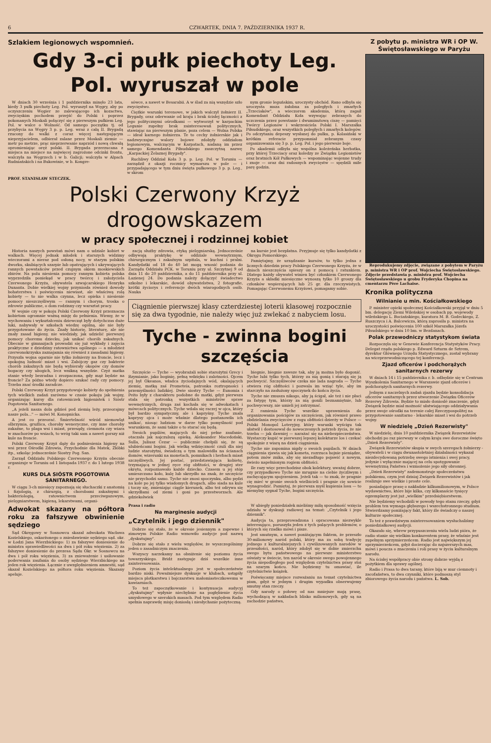6 CZWARTEK, DNIA 7. PAŹDZIERNIKA 1937 R.
Szlakiem legionowych wspomnień.
Gdy 3-ci pułk piechoty Leg. Pol. wyruszał w pole
W dniach 30 września i 1 października minęło 23 lata, kiedy 3 pułk piechoty Leg. Pol. wyruszył na Węgry, aby po oczyszczeniu Węgier ze zalewającego ich kozactwa, zwycięskim pochodem przejść do Polski i poprzez pokonanych Moskali połączyć się z pierwszym pułkiem Leg. Pol. w walce o Wolność. Od samego początku tj. od przybycia na Węgry 3 p. p. Leg. wraz z całą II. Brygadą rzucony do walki z coraz więcej następującym nieprzyjacielem, odbierał zalane przez Moskali ziemie — metr po metrze, prąc nieprzerwanie naprzód i nową chwałą opromieniając oręż polski. II. Brygada przerzucana z miejsca na miejsce na najwięcej zagrożone odcinki frontu, walczyła na Węgrzech i w b. Galicji; walczyła w Alpach Rudniańskich i na Bukowinie, w b. Kongre-
sówce, a nawet w Besarabii. A w ślad za nią wszędzie szło zwycięstwo.
Ciężkie warunki terenowe, w jakich walczył żołnierz II. Brygady, oraz oderwanie od kraju i brak ścisłej łączności z jego politycznymi ośrodkami — wytworzył w karpackim Legunie zupełny brak zainteresowań politycznych, stawiając na pierwszym planie, poza celem — Wolna Polska — ideał karnego żołnierza. Te to cechy żołnierskie jak i nadzwyczajne walory bojowe zdobyły oddziałom legionowym, walczącym w Karpatach, nadaną im przez samego Komendanta Piłsudskiego zaszczytną nazwę „Karpackiej Żelaznej Brygady".
Ruchliwy Oddział Koła 3 p. p. Leg. Pol. w Toruniu — zarządził z okazji rocznicy wymarszu w pole — i przypadającego w tym dniu święta pułkowego 3 p. p. Leg., w skrom
nym gronie leguńskim, uroczysty obchód. Rano odbyła się uroczysta msza żałobna za poległych i zmarłych „Trzeciaków", a wieczorem akademia, którą zagaił Komendant Oddziału Koła wzywając zebranych do uczczenia przez powstanie i dwuminutową ciszę — pamięci Twórcy Legionów i wskrzesiciela Polski I. Marszałka Piłsudskiego, oraz wszystkich poległych i zmarłych kolegów. Po odczytaniu depeszy wysłanej do pułku, p. Kolasiński w krótkim referacie przypomniał zebranym czasy organizowania się 3 p. p. Leg. Pol. i jego pierwsze boje.
Po akademii odbyła się wspólna koleżeńska herbatka, przy której Trzeciacy oraz koledzy ze Związku Legionistów oraz bratnich Kół Pułkowych — wspominając wojenne trudy i znoje — oraz dni radosnych zwycięstw — spędzili miłe parę godzin.
PROF. STANISŁAW STECZEK.
Polski Czerwony Krzyż drogowskazem
w pracy społecznej i rodzinnej kobiet
Historia naszych powstań mówi nam o udziale kobiet w walkach. Więcej jednak młodek i starszych widzimy wieczorami a nieraz pod osłoną nocy, w starym polskim dworku, skubiących szarpie lub opatrujących i ukrywających rannych powstańców przed czujnym okiem moskiewskich zbirów. Na polu niesienia pomocy rannym kobieta polska wyprzedziła poniekąd w pracy twórcę i założyciela Czerwonego Krzyża, obywatela szwajcarskiego Henryka Dunanta. Dobie wielkiej wojny przyniosła również dowody bohaterstwa i poświęcenia niewiast, ale właściwą rolą kobiety — to nie walka czynna, lecz opieka i niesienie pomocy nieszczęśliwym — rannym i chorym, troska o zdrowie publiczne, o dom rodzinny czy warsztat pracy.
W wojnie czy w pokoju Polski Czerwony Krzyż przeznacza kobietom ogromnie ważną misję do pełnienia. Wiemy, że w wychowaniu i wykształceniu dziewcząt były dotychczas duże luki, nabywały w szkołach wiedzę ogólną, ale nie były przygotowane do życia. Znały historię, literaturę, ale nie znały zasad higieny, nie wiedziały, jak udzielić pierwszej pomocy choremu dziecku, jak unikać chorób zakaźnych. Obecnie w gimnazjach prowadzi się już wykłady i zajęcia praktyczne z dziedziny ratownictwa ogólnego — a młodzież czerwonokrzyska zaznajamia się również z zasadami higieny. Przyszła wojna ogarnie nie tylko żołnierzy na froncie, lecz i spokojną ludność miast i wsi. Zabójczy gaz czy bakterie chorób zakaźnych nie będą wybierały okopów czy domów bogaczy czy ubogich, lecz wnikną wszędzie. Czyż matka stanie wtedy bezradna i zrozpaczona, gdy mąż będzie na froncie? Za późno wtedy dopiero szukać rady czy pomocy. Trzeba znać środki zaradcze.
Polski Czerwony Krzyż przygotowuje kobiety do spełnienia tych wielkich zadań zarówno w czasie pokoju jak wojny, organizując kursy dla ratowniczek higienistek i Sióstr Pogotowia Sanitarnego.
„A jeżeli nasza dola gdzieś pod ziemią leży, przeorajmy nasze pola..." — mówi M. Konopnicka.
A jest co przeorać. Śmiertelność wśród niemowląt olbrzymia, gruźlica, choroby weneryczne, czy inne choroby zakaźne, to plaga wsi i miast, przesądy, ciemnota czy wiara w znachorów po wsiach, to wróg taki sam a nawet gorszy niż kule na froncie.
Polski Czerwony Krzyż dąży do podniesienia higieny na wsi przez Ośrodki Zdrowia, Przychodnie dla Matek, Żłóbki itp., szkoląc jednocześnie Siostry Pog. San.
Zarząd Oddziału Polskiego Czerwonego Krzyża obecnie organizuje w Toruniu od 1 listopada 1937 r. do 1 lutego 1938 r.
KURS DLA SIÓSTR POGOTOWIA SANITARNEGO.
W ciągu 3-ch miesięcy zapoznają się słuchaczki z anatomią i fizjologią, z chirurgią, z chorobami zakaźnymi i bakteriologią, ratownictwem przeciwgazowym, pielęgniarstwem, higieną, lekarstwami, organi-
Adwokat skazany na półtora roku za fałszywe obwinienie sędziego
Sąd Okręgowy w Sosnowcu skazał adwokata Wacława Kozielskiego, oskarżonego o zniesławienie sędziego sąd. okr. w Łodzi Jana Wierzbickiego: 1) za fałszywe doniesienie do ministra sprawiedliwości na dwa i pół roku więzienia. 2) za fałszywe doniesienie do prezesa Sądu Okr. w Sosnowcu na dwa i pół roku więzienia, 3) za znieważenie i usiłowanie poderwania zaufania do osoby sędziego Wierzbickiego na jeden rok więzienia. Łącznie z uwzględnieniem amnestii, sąd skazał Kozielskiego na półtora roku więzienia. Skazany apeluje.
zacją służby zdrowia, etyką pielęgniarską. Jednocześnie odbywają praktykę w oddziale wewnętrznym, chirurgicznym i zakaźnym szpitala, w kuchni i pralni. Kandydatki od 18 do 40 lat mogą wnosić podania do Zarządu Oddziału PCK. w Toruniu przy ul. Szczytnej 9 od dnia 11 do 20 października, a do 11 października przy ul. Łazienej 24. Do podania należy dołączyć świadectwo szkolne i lekarskie, dowód obywatelstwa, 2 fotografie, krótki życiorys i referencje dwóch wiarogodnych osób. Nauka
na kursie jest bezpłatna. Przyjmuje się tylko kandydatki z Okręgu Pomorskiego.
Pamiętajmy, że urządzanie kursów, to tylko jedna z licznych dziedzin pracy Polskiego Czerwonego Krzyża, że w dniach nieszczęścia spieszy on z pomocą i ratunkiem. Dlatego każdy obywatel winien być członkiem Czerwonego Krzyża a składki miesięczne wynoszą tylko 10 groszy dla członków wspierających lub 25 gr. dla rzeczywistych. Pomagając Czerwonemu Krzyżowi, pomagamy sobie.
Ciągnienie pierwszej klasy czterdziestej loterii klasowej rozpocznie się za dwa tygodnie, nie należy więc już zwlekać z nabyciem losu.
Tyche - zwinna bogini szczęścia
Szczęście — Tyche — wyobrażali sobie starożytni Grecy i Rzymianie, jako boginię, pełną wdzięku i zalotności. Ojcem jej był Okeanos, władca życiodajnych wód, okalających ziemię, matką zaś Prometeia, patronka roztropności i przemyślności ludzkiej. Dwie siostry Tyche — Eunomia i Peito były z charakteru podobne do matki, gdyż pierwsza stała się patronką wszystkich ministrów spraw wewnętrznych, druga zaś kochała się w adwokatach i mówcach politycznych. Tyche wdała się raczej w ojca, który był bardzo sympatyczny, ale i kapryśny. Tyche znała kaprysy ojca i może właśnie dlatego postanowiła ich unikać, niosąc ludziom w darze tylko pomyślność pod warunkiem, że sami także o to starać się będą.
Swoich pupilów, mających do niej pełne zaufanie, otaczała jak najczulszą opieką. Aleksander Macedoński, Sulla, Juliusz Cezar — publicznie chełpili się, że są ulubieńcami bogini. Jak wielką wdzięczność czuli dla niej ludzie starożytni, świadczą o tym malowidła na ścianach domów, wizerunki na monetach, pomnikach i herbach miast szczęśliwych. Jej postać, przedstawiająca kobietę, trzymającą w jednej ręce róg obfitości, w drugiej ster okrętu, rozpoznawało każde dziecko. Czasem u jej stóp umieszczano koło, kulę lub skrzydło na znak, że szczęście nie przychodzi samo. Tyche nie znosi spoczynku, albo pędzi na kole po jej tylko wiadomych drogach, albo siada na kule i toczy się, zmieniając ciągle kierunek, albo też odrywa się skrzydłami od ziemi i goni po przestworzach. Ale gdziekolwiek
biegnie, biegnie zawsze tak, aby ją można było dogonić. Tyche lubi tylko tych, którzy za nią gonią i starają się ją pochwycić. Szczęśliwców czeka nie lada nagroda — Tyche otwiera róg obfitości i pozwala im wziąć tyle, aby im starczyło na zasłużony spoczynek do końca życia.
Tyche nie zmusza nikogo, aby ją ścigał, ale też i nie płaci za fatygę tym, którzy za nią gonili beznamiętnie, lub pochwycwszy, nie umieli jej zatrzymać.
Z ramienia Tyche wszelkie uprawnienia do organizowania pościgów za szczęściem, jak również prawo obdzielania zwycięzców z rogu obfitości dzierży w Polsce — Polski Monopol Loteryjny, który warunki wyścigu tak ułatwił i dostosował do nowoczesnych potrzeb życia, że nie trzeba — jak dawniej — narażać się na niebezpieczeństwa. Wystarczy kupić w pierwszej lepszej kolekturze los i czekać spokojnie z wiarą na dzień ciągnienia.
Tyche nie zapomina nigdy o swoich pupilach. W dniach ciągnienia zjawia się jak kometa, rozrzuca hojnie pieniądze, potem znów znika, aby się niezadługo pojawić z nowym, świeżo napełnionym rogiem obfitości.
Ile razy więc przechodzisz obok kolektury, uważaj dobrze, czy przypadkowo Tyche nie mrugnie na ciebie życzliwym i zachęcającym spojrzeniem. Jeżeli tak — to znak, że pragnie cię mieć w gronie swoich wielbicieli i pragnie cię sowicie wynagrodzić. Pamiętaj, że pierwsza myśl kupienia losu — to niemylny sygnał Tyche, bogini szczęścia.
Prasa i radio
Na marginesie audycji
„Czytelnik i jego dziennik"
Dobrze się stało, że w okresie jesiennym a zapewne i zimowym Polskie Radio wznowiło audycje pod nazwą „dyskutujmy".
Dobrze się stało z wielu względów, że wyszczególnimy jeden o zasadniczym znaczeniu.
Wszyscy narzekamy na obniżenie się poziomu życia towarzyskiego. Bridż zastępuje dziś wszelkie inne zainteresowania.
Poziom życia intelektualnego jest w społeczeństwie bardzo niski. Poważniejsze dyskusje w klubach, ustąpiły miejsca plotkarstwu i bajczarstwu małomiasteczkowemu w kawiarniach.
To też zapoczątkowanie i kontynuacja audycyj „dyskutujmy" wpłynie niechybnie na pogłębienie życia umysłowego w szerokich masach. Pod tym względem Radio spełnia naprawdę misję doniosłą i niesłychanie pożyteczną.
W ubiegły poniedziałek mieliśmy miłą sposobność wzięcia udziału w dyskusji radiowej na temat: „Czytelnik i jego dziennik".
Audycja ta, przeprowadzona i opracowana niezwykle interesująco, poruszyła jeden z tych palących problemów, o których się rzadko mówi i pisze.
Jest smutnym, a nawet poniżającym faktem, że przeszło 30-milionowy naród polski, który ma za sobą tradycję jednego z kulturalniejszych i cywilizowanych narodów w przeszłości, naród, który zdobył się w dobie zmierzchu swego bytu państwowego na pierwsze ministerstwo oświaty w świecie, ten naród w okresie swego powojennego życia niepodległego pod względem czytelnictwa prasy stoi na szarym końcu. Nie będziemy tu omawiać, ile czytelnictwie książek.
Poświęcamy miejsce rozważaniu na temat czytelnictwa pism, gdyż w jednym i drugim wypadku obserwujemy smutny stan rzeczy.
Gdy narody o połowę od nas mniejsze mają prasę, wychodzącą w nakładach blisko milionowych, gdy są na zachodzie państwa,
Z pobytu p. ministra WR i OP W. Świętosławskiego w Paryżu
Reprodukujemy zdjęcie, związane z pobytem w Paryżu p. ministra WR i OP prof. Wojciecha Świętosławskiego. Zdjęcie przedstawia p. ministra prof. Wojciecha Świętosławskiego u grobu Fryderyka Chopina na cmentarzu Père Lachaise.
Kronika polityczna
Wilnianie u min. Kościałkowskiego
P. minister opieki społecznej Kościałkowski przyjął w dniu 5 bm. delegację Ziemi Wileńskiej w osobach pp. wojewody wileńskiego L. Bociańskiego, kuratora M. B. Godeckiego, Z. Ruszczyca i A. Balcewicza, którą zaprosiła p. ministra na uroczystości poświęcenia 100 szkół Marszałka Józefa Piłsudskiego w dniu 10 bm. w Bezdanach.
Polak przewodniczy statystykom świata
Rozpoczęła się w Genewie Konferencja Statystyków Pracy. Delegat rządu polskiego p. Edward Szturm de Sztrem, dyrektor Głównego Urzędu Statystycznego, został wybrany na wiceprzewodniczącego tej konferencji.
Zjazd oficerów i podchorążych sanitarnych rezerwy
W dniach 14 i 15 października r. b. odbędzie się w Centrum Wyszkolenia Sanitarnego w Warszawie zjazd oficerów i podchorążych sanitarnych rezerwy.
Jednym z naczelnych zadań zjazdu będzie konsolidacja oficerów sanitarnych przez utworzenie Związku Oficerów Rezerwy Zdrowia. Będzie to miało donioslé znaczenie, gdyż Związek będzie miał możność ułatwiającego oddziaływania przez swoje ośrodki na terenie całej Rzeczypospolitej na przygotowanie sanitarno - lekarskie miast i wsi do potrzeb wojny.
W niedzielę „Dzień Rezerwisty"
W niedzielę, dnia 10 października Związek Rezerwistów obchodzi po raz pierwszy w całym kraju swe doroczne święto „Dzień Rezerwisty".
Związek Rezerwistów skupia w swych szeregach żołnierzy - obywateli i w ciągu dwunastoletniej działalności wykazał niezdecydowaną potrzebę swego istnienia i swej pracy, jedynie i wyłącznie mającej na celu spotęgowanie wewnętrzną Państwa i wzmożenie jego siły obronnej.
„Dzień Rezerwisty" zademonstruje społeczeństwu polskiemu, czym jest dzisiaj Związek Rezerwistów i jak realizuje swe wielkie i proste cele.
posiadające prasę o nakładzie kilkumilionowym, w Polsce wydawnictwo, które bije kilka, czy kilkanaście tysięcy egzemplarzy jest już „wielkim" przedsiębiorstwem.
Nie będziemy wchodzili w powody tego stanu rzeczy, gdyż problem ten wymaga głębszego i wszechstronnego studium. Stwierdzamy poniżający fakt, który źle świadczy o naszej kulturze społecznej.
To też z prawdziwym zainteresowaniem wysłuchaliśmy poniedziałkowej audycji.
Okazało się, wbrew przypuszczeniu wielu ludzi pióra, że radio stanie się wielkim konkurentem prasy, że właśnie jest zupełnym sprzymierzeńcem. Radio jest największym jej sprzymierzeńcem, gdyż docierając do najszerszych mas, mówi i poucza o znaczeniu i roli prasy w życiu kulturalnym narodu.
Na ścisłej współpracy obie strony dobrze wyjdą z pożytkiem dla sprawy ogólnej.
Radio i Prasa to dwa tarany, które biją w mur ciemnoty i zacofaństwa, to dwa czynniki, które podnoszą styl zbiorowego życia narodu i państwa. L. Sob.